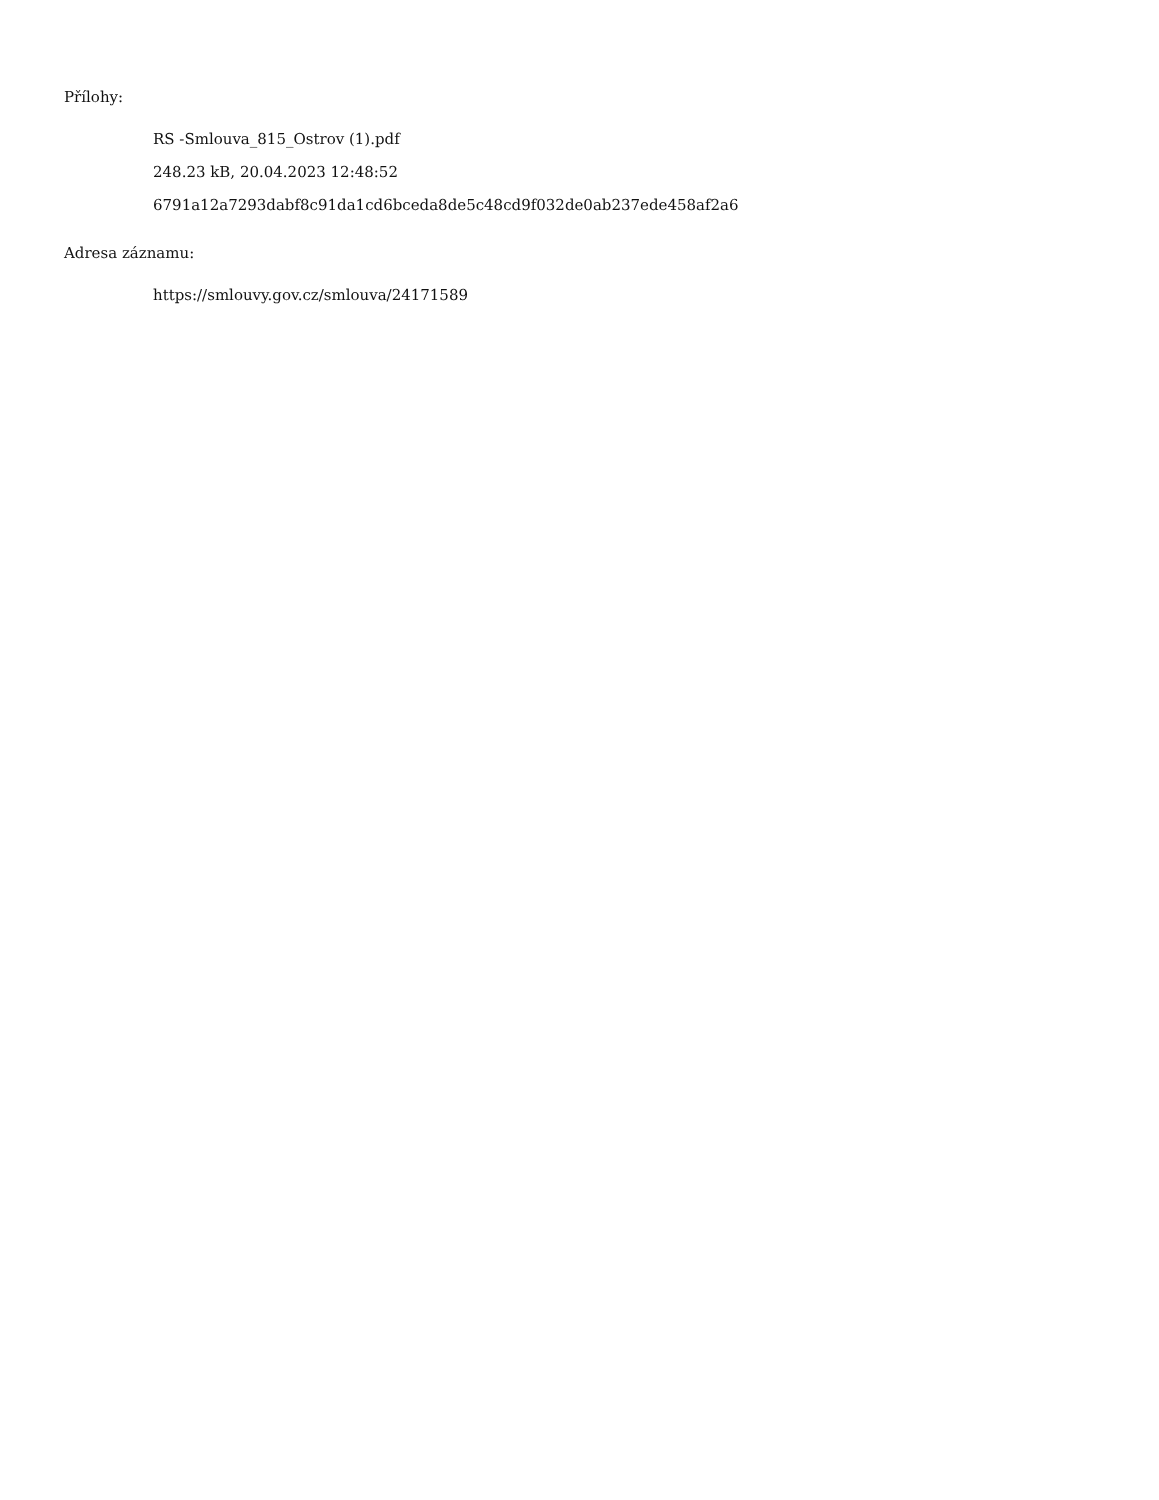Přílohy:
RS -Smlouva_815_Ostrov (1).pdf
248.23 kB, 20.04.2023 12:48:52
6791a12a7293dabf8c91da1cd6bceda8de5c48cd9f032de0ab237ede458af2a6
Adresa záznamu:
https://smlouvy.gov.cz/smlouva/24171589